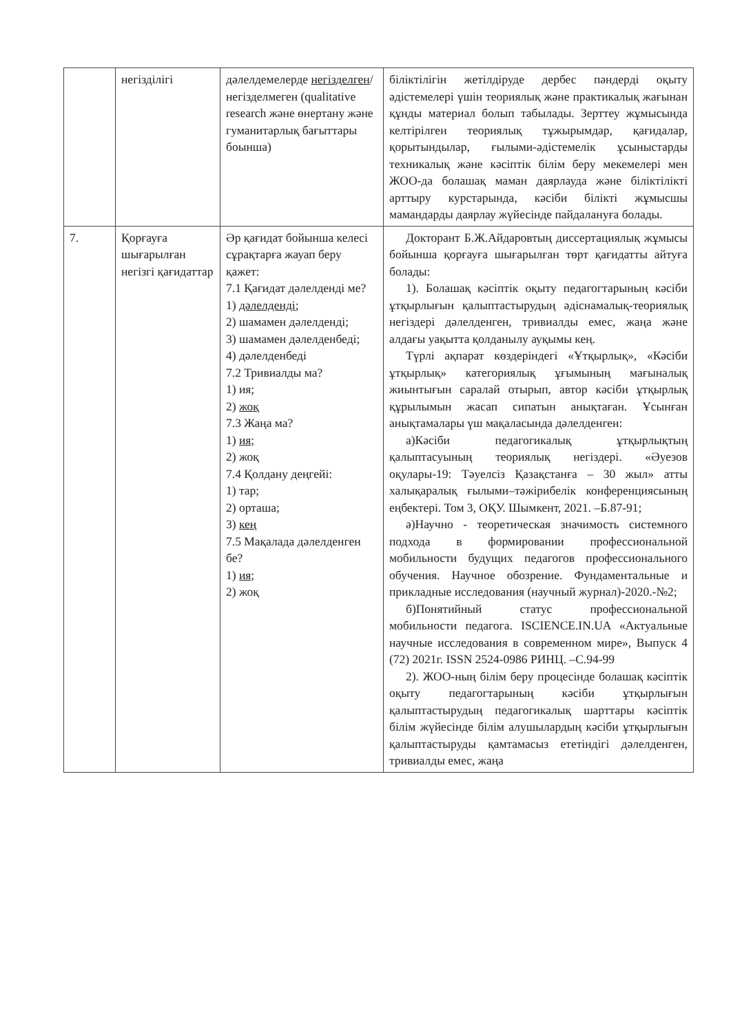| | негізділігі | дәлелдемелерде негізделген /негізделмеген (qualitative research және өнертану және гуманитарлық бағыттары боынша) | біліктілігін жетілдіруде дербес пәндерді оқыту әдістемелері үшін теориялық және практикалық жағынан құнды материал болып табылады. Зерттеу жұмысында келтірілген теориялық тұжырымдар, қағидалар, қорытындылар, ғылыми-әдістемелік ұсыныстарды техникалық және кәсіптік білім беру мекемелері мен ЖОО-да болашақ маман даярлауда және біліктілікті арттыру курстарында, кәсіби білікті жұмысшы мамандарды даярлау жүйесінде пайдалануға болады. |
| 7. | Қорғауға шығарылған негізгі қағидаттар | Әр қағидат бойынша келесі сұрақтарға жауап беру қажет: 7.1 Қағидат дәлелденді ме? 1) дәлелденді; 2) шамамен дәлелденді; 3) шамамен дәлелденбеді; 4) дәлелденбеді 7.2 Тривиалды ма? 1) ия; 2) жоқ 7.3 Жаңа ма? 1) ия; 2) жоқ 7.4 Қолдану деңгейі: 1) тар; 2) орташа; 3) кең 7.5 Мақалада дәлелденген бе? 1) ия; 2) жоқ | Докторант Б.Ж.Айдаровтың диссертациялық жұмысы бойынша қорғауға шығарылған төрт қағидатты айтуға болады: 1). Болашақ кәсіптік оқыту педагогтарының кәсіби ұтқырлығын қалыптастырудың әдіснамалық-теориялық негіздері дәлелденген, тривиалды емес, жаңа және алдағы уақытта қолданылу ауқымы кең. Түрлі ақпарат көздеріндегі «Ұтқырлық», «Кәсіби ұтқырлық» категориялық ұғымының мағыналық жиынтығын саралай отырып, автор кәсіби ұтқырлық құрылымын жасап сипатын анықтаған. Ұсынған анықтамалары үш мақаласында дәлелденген: а)Кәсіби педагогикалық ұтқырлықтың қалыптасуының теориялық негіздері. «Әуезов оқулары-19: Тәуелсіз Қазақстанға – 30 жыл» атты халықаралық ғылыми–тәжірибелік конференциясының еңбектері. Том 3, ОҚУ. Шымкент, 2021. –Б.87-91; ә)Научно - теоретическая значимость системного подхода в формировании профессиональной мобильности будущих педагогов профессионального обучения. Научное обозрение. Фундаментальные и прикладные исследования (научный журнал)-2020.-№2; б)Понятийный статус профессиональной мобильности педагога. ISCIENCE.IN.UA «Актуальные научные исследования в современном мире», Выпуск 4 (72) 2021г. ISSN 2524-0986 РИНЦ. –С.94-99 2). ЖОО-ның білім беру процесінде болашақ кәсіптік оқыту педагогтарының кәсіби ұтқырлығын қалыптастырудың педагогикалық шарттары кәсіптік білім жүйесінде білім алушылардың кәсіби ұтқырлығын қалыптастыруды қамтамасыз ететіндігі дәлелденген, тривиалды емес, жаңа |